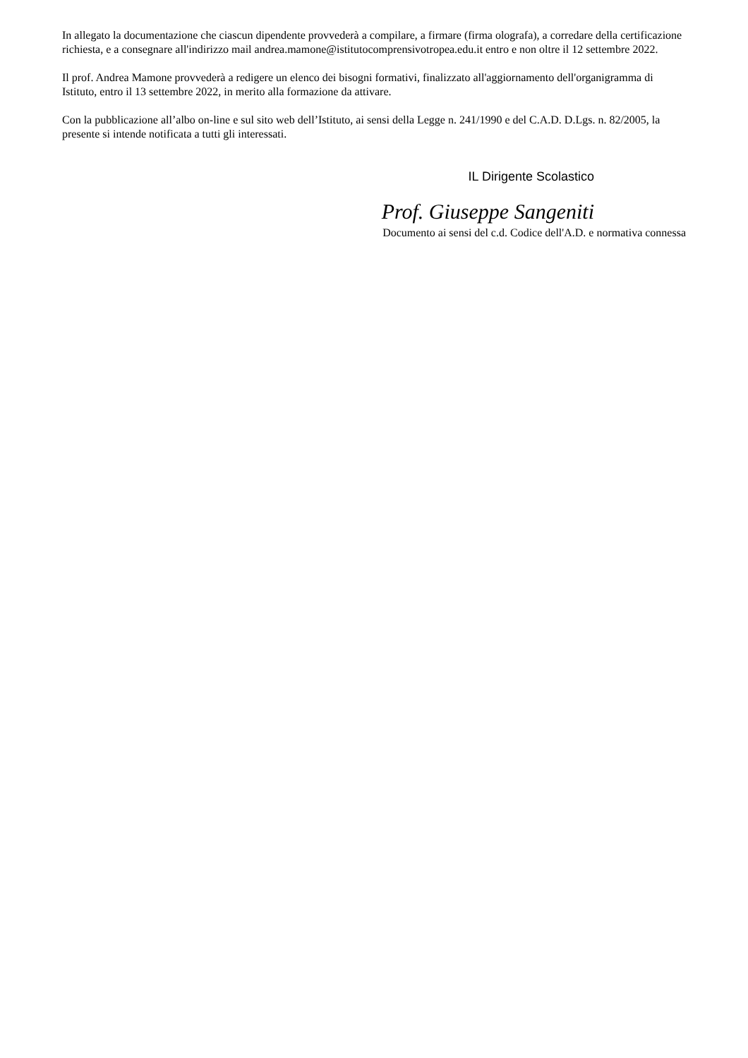In allegato la documentazione che ciascun dipendente provvederà a compilare, a firmare (firma olografa), a corredare della certificazione richiesta, e a consegnare all'indirizzo mail andrea.mamone@istitutocomprensivotropea.edu.it entro e non oltre il 12 settembre 2022.
Il prof. Andrea Mamone provvederà a redigere un elenco dei bisogni formativi, finalizzato all'aggiornamento dell'organigramma di Istituto, entro il 13 settembre 2022, in merito alla formazione da attivare.
Con la pubblicazione all’albo on-line e sul sito web dell’Istituto, ai sensi della Legge n. 241/1990 e del C.A.D. D.Lgs. n. 82/2005, la presente si intende notificata a tutti gli interessati.
IL Dirigente Scolastico
Prof. Giuseppe Sangeniti
Documento ai sensi del c.d. Codice dell'A.D. e normativa connessa